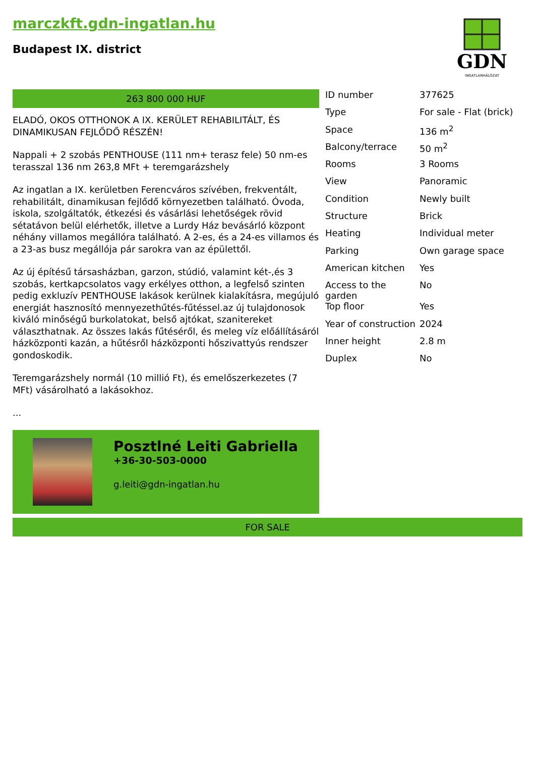marczkft.gdn-ingatlan.hu
Budapest IX. district
GDN
INGATLANHÁLÓZAT
263 800 000 HUF
ELADÓ, OKOS OTTHONOK A IX. KERÜLET REHABILITÁLT, ÉS DINAMIKUSAN FEJLŐDŐ RÉSZÉN!
Nappali + 2 szobás PENTHOUSE (111 nm+ terasz fele) 50 nm-es terasszal 136 nm 263,8 MFt + teremgarázshely
Az ingatlan a IX. kerületben Ferencváros szívében, frekventált, rehabilitált, dinamikusan fejlődő környezetben található. Óvoda, iskola, szolgáltatók, étkezési és vásárlási lehetőségek rövid sétatávon belül elérhetők, illetve a Lurdy Ház bevásárló központ néhány villamos megállóra található. A 2-es, és a 24-es villamos és a 23-as busz megállója pár sarokra van az épülettől.
Az új építésű társasházban, garzon, stúdió, valamint két-,és 3 szobás, kertkapcsolatos vagy erkélyes otthon, a legfelső szinten pedig exkluzív PENTHOUSE lakások kerülnek kialakításra, megújuló energiát hasznosító mennyezethűtés-fűtéssel.az új tulajdonosok kiváló minőségű burkolatokat, belső ajtókat, szanitereket választhatnak. Az összes lakás fűtéséről, és meleg víz előállításáról házközponti kazán, a hűtésről házközponti hőszivattyús rendszer gondoskodik.
Teremgarázshely normál (10 millió Ft), és emelőszerkezetes (7 MFt) vásárolható a lakásokhoz.
...
Posztlné Leiti Gabriella
+36-30-503-0000
g.leiti@gdn-ingatlan.hu
| ID number | 377625 |
| Type | For sale - Flat (brick) |
| Space | 136 m<sup>2</sup> |
| Balcony/terrace | 50 m<sup>2</sup> |
| Rooms | 3 Rooms |
| View | Panoramic |
| Condition | Newly built |
| Structure | Brick |
| Heating | Individual meter |
| Parking | Own garage space |
| American kitchen | Yes |
| Access to the garden | No |
| Top floor | Yes |
| Year of construction | 2024 |
| Inner height | 2.8 m |
| Duplex | No |
FOR SALE